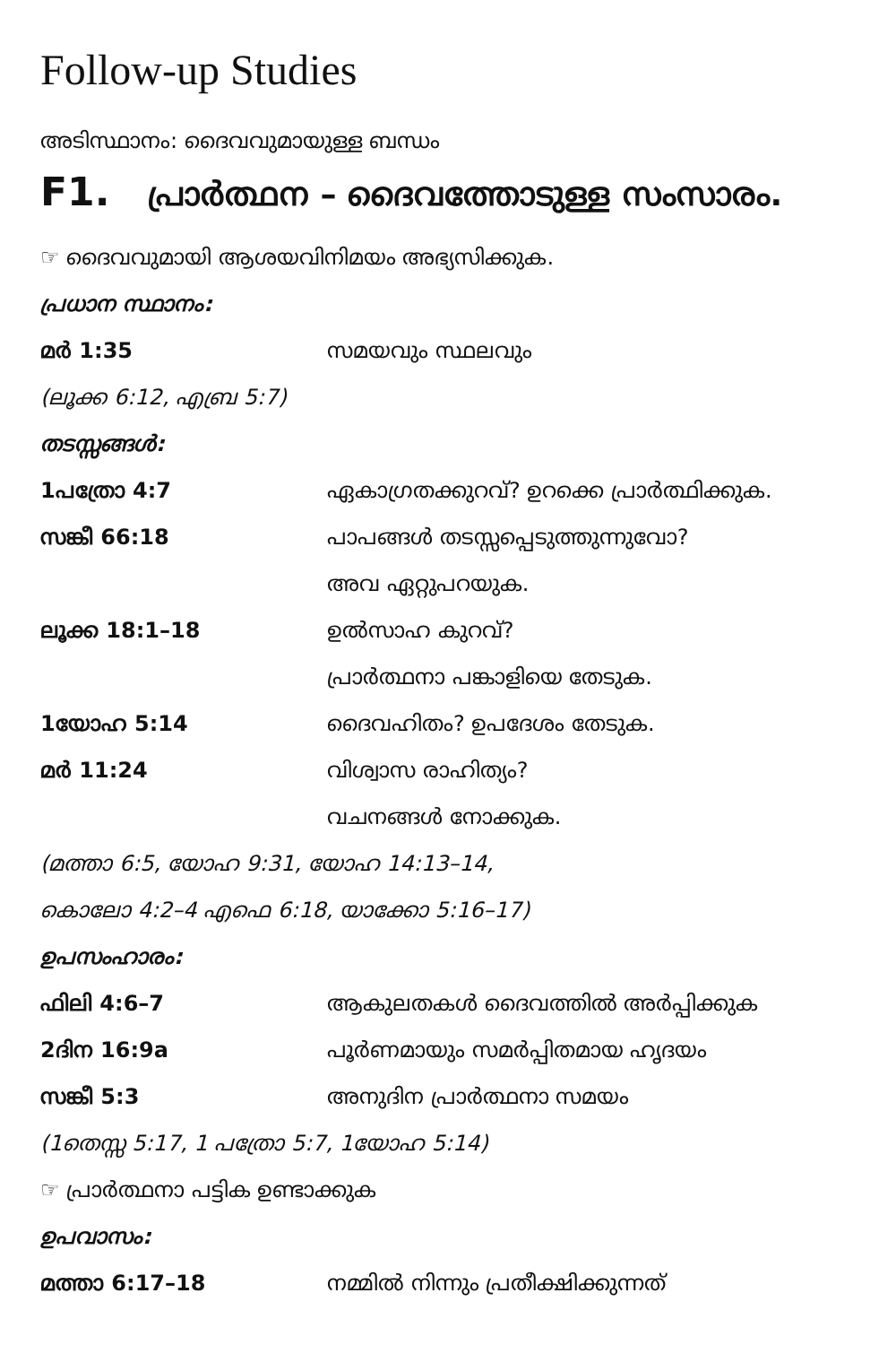Follow-up Studies
അടിസ്ഥാനം: ദൈവവുമായുള്ള ബന്ധം
F1. പ്രാർത്ഥന – ദൈവത്തോടുള്ള സംസാരം.
☞ ദൈവവുമായി ആശയവിനിമയം അഭ്യസിക്കുക.
പ്രധാന സ്ഥാനം:
മർ 1:35 സമയവും സ്ഥലവും
(ലൂക്ക 6:12, എബ്ര 5:7)
തടസ്സങ്ങൾ:
1പത്രോ 4:7 ഏകാഗ്രതക്കുറവ്? ഉറക്കെ പ്രാർത്ഥിക്കുക.
സങ്കീ 66:18 പാപങ്ങൾ തടസ്സപ്പെടുത്തുന്നുവോ?
അവ ഏറ്റുപറയുക.
ലൂക്ക 18:1–18 ഉൽസാഹ കുറവ്?
പ്രാർത്ഥനാ പങ്കാളിയെ തേടുക.
1യോഹ 5:14 ദൈവഹിതം? ഉപദേശം തേടുക.
മർ 11:24 വിശ്വാസ രാഹിത്യം?
വചനങ്ങൾ നോക്കുക.
(മത്താ 6:5, യോഹ 9:31, യോഹ 14:13–14,
കൊലോ 4:2–4 എഫെ 6:18, യാക്കോ 5:16–17)
ഉപസംഹാരം:
ഫിലി 4:6–7 ആകുലതകൾ ദൈവത്തിൽ അർപ്പിക്കുക
2ദിന 16:9a പൂർണമായും സമർപ്പിതമായ ഹൃദയം
സങ്കീ 5:3 അനുദിന പ്രാർത്ഥനാ സമയം
(1തെസ്സ 5:17, 1 പത്രോ 5:7, 1യോഹ 5:14)
☞ പ്രാർത്ഥനാ പട്ടിക ഉണ്ടാക്കുക
ഉപവാസം:
മത്താ 6:17–18 നമ്മിൽ നിന്നും പ്രതീക്ഷിക്കുന്നത്